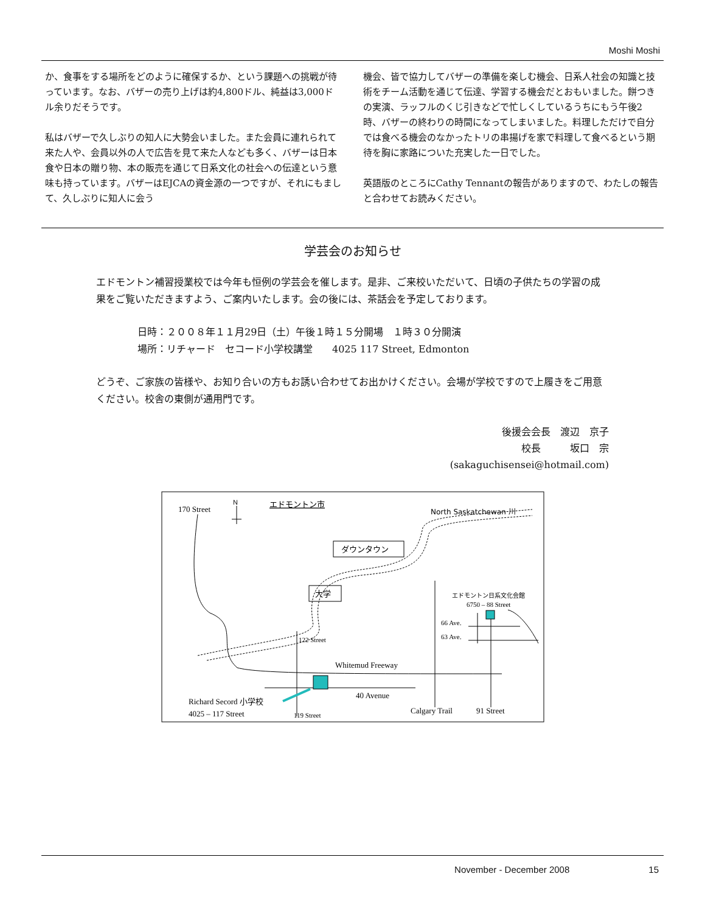Moshi Moshi
か、食事をする場所をどのように確保するか、という課題への挑戦が待っています。なお、バザーの売り上げは約4,800ドル、純益は3,000ドル余りだそうです。
私はバザーで久しぶりの知人に大勢会いました。また会員に連れられて来た人や、会員以外の人で広告を見て来た人なども多く、バザーは日本食や日本の贈り物、本の販売を通じて日系文化の社会への伝達という意味も持っています。バザーはEJCAの資金源の一つですが、それにもまして、久しぶりに知人に会う
機会、皆で協力してバザーの準備を楽しむ機会、日系人社会の知識と技術をチーム活動を通じて伝達、学習する機会だとおもいました。餅つきの実演、ラッフルのくじ引きなどで忙しくしているうちにもう午後2時、バザーの終わりの時間になってしまいました。料理しただけで自分では食べる機会のなかったトリの串揚げを家で料理して食べるという期待を胸に家路についた充実した一日でした。
英語版のところにCathy Tennantの報告がありますので、わたしの報告と合わせてお読みください。
学芸会のお知らせ
エドモントン補習授業校では今年も恒例の学芸会を催します。是非、ご来校いただいて、日頃の子供たちの学習の成果をご覧いただきますよう、ご案内いたします。会の後には、茶話会を予定しております。
日時：２００８年１１月29日（土）午後１時１５分開場　１時３０分開演
場所：リチャード　セコード小学校講堂　　4025 117 Street, Edmonton
どうぞ、ご家族の皆様や、お知り合いの方もお誘い合わせてお出かけください。会場が学校ですので上履きをご用意ください。校舎の東側が通用門です。
後援会会長　渡辺　京子
校長　　　坂口　宗
(sakaguchisensei@hotmail.com)
170 Street
N
エドモントン市
North Saskatchewan 川
ダウンタウン
大学
エドモントン日系文化会館
6750 – 88 Street
122 Street
Whitemud Freeway
40 Avenue
66 Ave.
63 Ave.
Richard Secord 小学校
4025 – 117 Street
119 Street
Calgary Trail
91 Street
November - December 2008 15